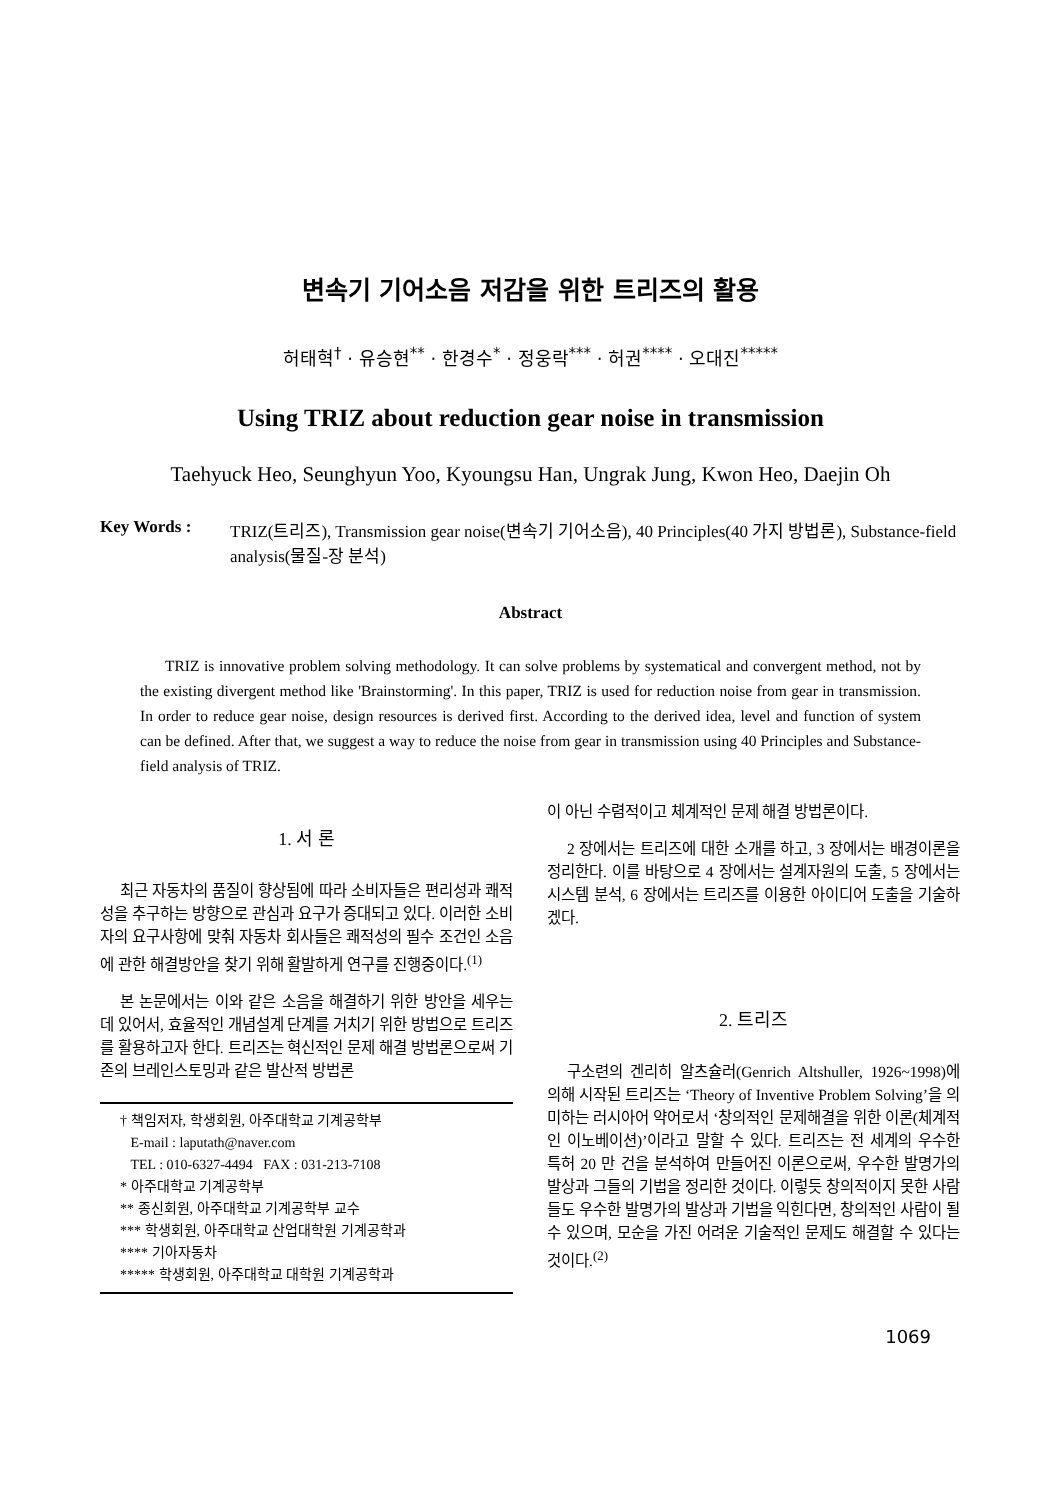변속기 기어소음 저감을 위한 트리즈의 활용
허태혁<sup>†</sup> · 유승현<sup>**</sup> · 한경수<sup>*</sup> · 정웅락<sup>***</sup> · 허권<sup>****</sup> · 오대진<sup>*****</sup>
Using TRIZ about reduction gear noise in transmission
Taehyuck Heo, Seunghyun Yoo, Kyoungsu Han, Ungrak Jung, Kwon Heo, Daejin Oh
Key Words : TRIZ(트리즈), Transmission gear noise(변속기 기어소음), 40 Principles(40 가지 방법론), Substance-field analysis(물질-장 분석)
Abstract
TRIZ is innovative problem solving methodology. It can solve problems by systematical and convergent method, not by the existing divergent method like 'Brainstorming'. In this paper, TRIZ is used for reduction noise from gear in transmission. In order to reduce gear noise, design resources is derived first. According to the derived idea, level and function of system can be defined. After that, we suggest a way to reduce the noise from gear in transmission using 40 Principles and Substance-field analysis of TRIZ.
1. 서 론
최근 자동차의 품질이 향상됨에 따라 소비자들은 편리성과 쾌적성을 추구하는 방향으로 관심과 요구가 증대되고 있다. 이러한 소비자의 요구사항에 맞춰 자동차 회사들은 쾌적성의 필수 조건인 소음에 관한 해결방안을 찾기 위해 활발하게 연구를 진행중이다.<sup>(1)</sup>
본 논문에서는 이와 같은 소음을 해결하기 위한 방안을 세우는데 있어서, 효율적인 개념설계 단계를 거치기 위한 방법으로 트리즈를 활용하고자 한다. 트리즈는 혁신적인 문제 해결 방법론으로써 기존의 브레인스토밍과 같은 발산적 방법론
† 책임저자, 학생회원, 아주대학교 기계공학부
E-mail : laputath@naver.com
TEL : 010-6327-4494 FAX : 031-213-7108
* 아주대학교 기계공학부
** 종신회원, 아주대학교 기계공학부 교수
*** 학생회원, 아주대학교 산업대학원 기계공학과
**** 기아자동차
***** 학생회원, 아주대학교 대학원 기계공학과
이 아닌 수렴적이고 체계적인 문제 해결 방법론이다.
2 장에서는 트리즈에 대한 소개를 하고, 3 장에서는 배경이론을 정리한다. 이를 바탕으로 4 장에서는 설계자원의 도출, 5 장에서는 시스템 분석, 6 장에서는 트리즈를 이용한 아이디어 도출을 기술하겠다.
2. 트리즈
구소련의 겐리히 알츠슐러(Genrich Altshuller, 1926~1998)에 의해 시작된 트리즈는 ‘Theory of Inventive Problem Solving’을 의미하는 러시아어 약어로서 ‘창의적인 문제해결을 위한 이론(체계적인 이노베이션)’이라고 말할 수 있다. 트리즈는 전 세계의 우수한 특허 20 만 건을 분석하여 만들어진 이론으로써, 우수한 발명가의 발상과 그들의 기법을 정리한 것이다. 이렇듯 창의적이지 못한 사람들도 우수한 발명가의 발상과 기법을 익힌다면, 창의적인 사람이 될 수 있으며, 모순을 가진 어려운 기술적인 문제도 해결할 수 있다는 것이다.<sup>(2)</sup>
1069